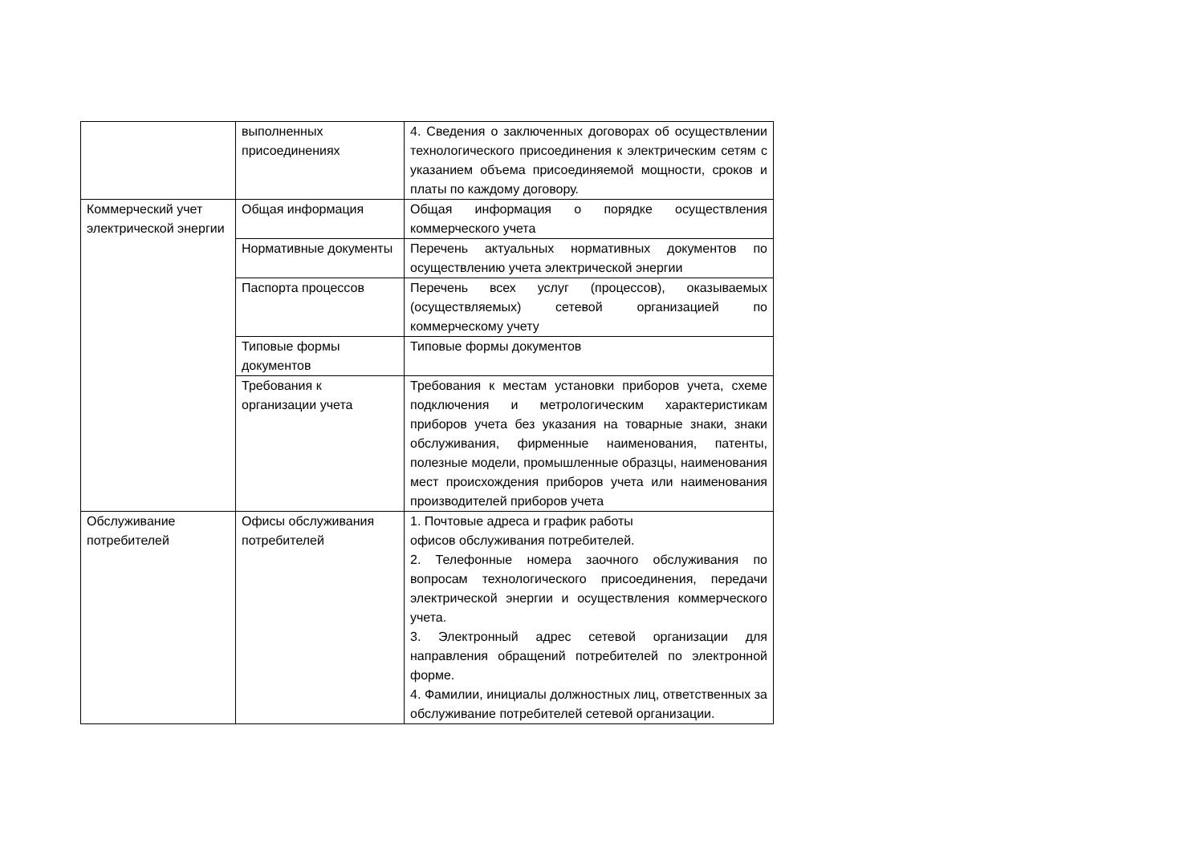| | выполненных присоединениях | 4. Сведения о заключенных договорах об осуществлении технологического присоединения к электрическим сетям с указанием объема присоединяемой мощности, сроков и платы по каждому договору. |
| Коммерческий учет электрической энергии | Общая информация | Общая информация о порядке осуществления коммерческого учета |
| | Нормативные документы | Перечень актуальных нормативных документов по осуществлению учета электрической энергии |
| | Паспорта процессов | Перечень всех услуг (процессов), оказываемых (осуществляемых) сетевой организацией по коммерческому учету |
| | Типовые формы документов | Типовые формы документов |
| | Требования к организации учета | Требования к местам установки приборов учета, схеме подключения и метрологическим характеристикам приборов учета без указания на товарные знаки, знаки обслуживания, фирменные наименования, патенты, полезные модели, промышленные образцы, наименования мест происхождения приборов учета или наименования производителей приборов учета |
| Обслуживание потребителей | Офисы обслуживания потребителей | 1. Почтовые адреса и график работы офисов обслуживания потребителей. 2. Телефонные номера заочного обслуживания по вопросам технологического присоединения, передачи электрической энергии и осуществления коммерческого учета. 3. Электронный адрес сетевой организации для направления обращений потребителей по электронной форме. 4. Фамилии, инициалы должностных лиц, ответственных за обслуживание потребителей сетевой организации. |